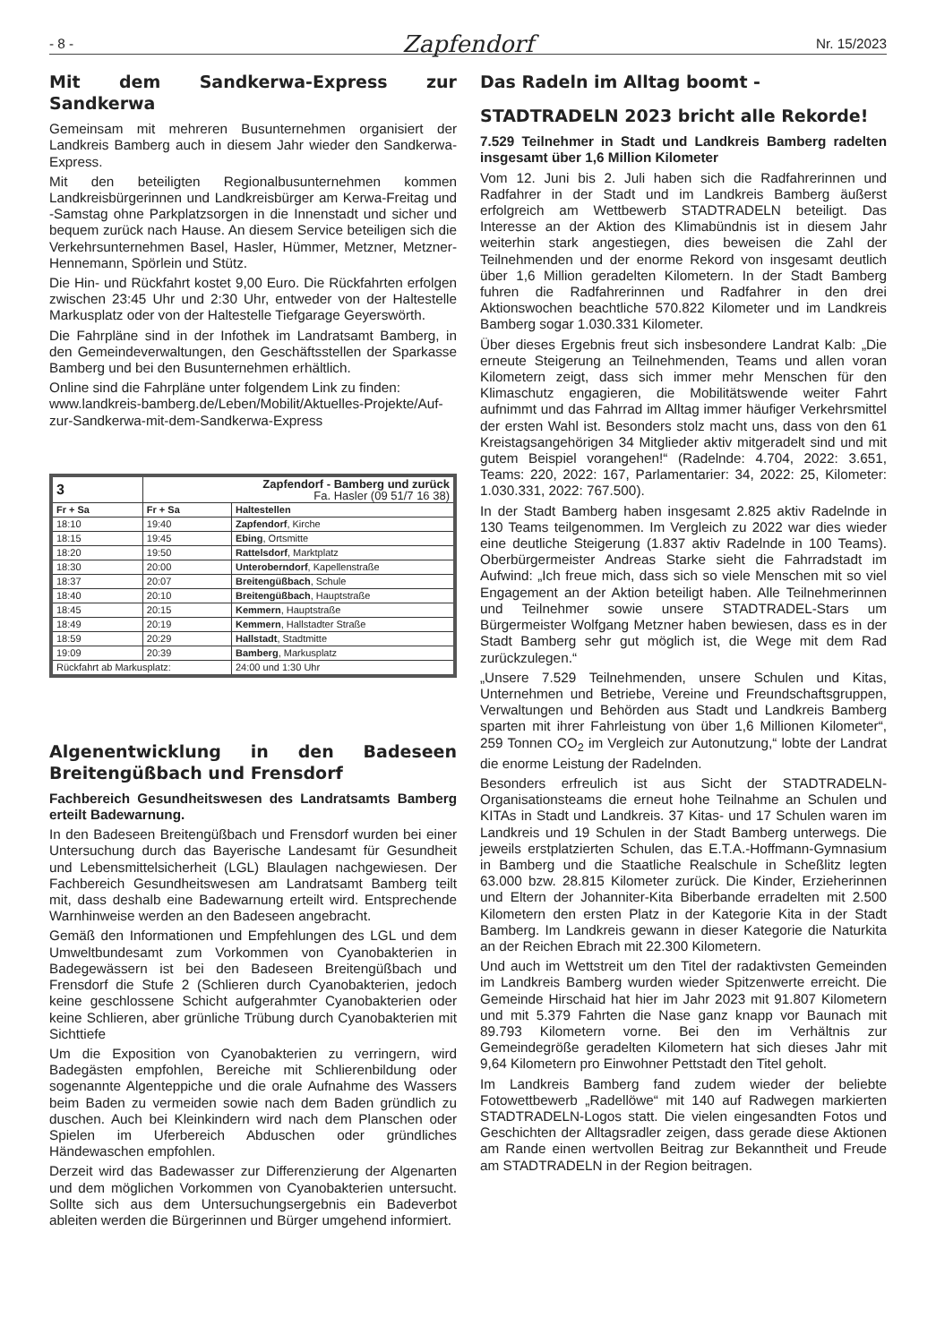- 8 -
Zapfendorf
Nr. 15/2023
Mit dem Sandkerwa-Express zur Sandkerwa
Gemeinsam mit mehreren Busunternehmen organisiert der Landkreis Bamberg auch in diesem Jahr wieder den Sandkerwa-Express.
Mit den beteiligten Regionalbusunternehmen kommen Landkreisbürgerinnen und Landkreisbürger am Kerwa-Freitag und -Samstag ohne Parkplatzsorgen in die Innenstadt und sicher und bequem zurück nach Hause. An diesem Service beteiligen sich die Verkehrsunternehmen Basel, Hasler, Hümmer, Metzner, Metzner-Hennemann, Spörlein und Stütz.
Die Hin- und Rückfahrt kostet 9,00 Euro. Die Rückfahrten erfolgen zwischen 23:45 Uhr und 2:30 Uhr, entweder von der Haltestelle Markusplatz oder von der Haltestelle Tiefgarage Geyerswörth.
Die Fahrpläne sind in der Infothek im Landratsamt Bamberg, in den Gemeindeverwaltungen, den Geschäftsstellen der Sparkasse Bamberg und bei den Busunternehmen erhältlich.
Online sind die Fahrpläne unter folgendem Link zu finden:
www.landkreis-bamberg.de/Leben/Mobilit/Aktuelles-Projekte/Auf-zur-Sandkerwa-mit-dem-Sandkerwa-Express
| 3 | Zapfendorf - Bamberg und zurück Fa. Hasler (09 51/7 16 38) | |
| --- | --- | --- |
| Fr + Sa | Fr + Sa | Haltestellen |
| 18:10 | 19:40 | Zapfendorf , Kirche |
| 18:15 | 19:45 | Ebing , Ortsmitte |
| 18:20 | 19:50 | Rattelsdorf , Marktplatz |
| 18:30 | 20:00 | Unteroberndorf , Kapellenstraße |
| 18:37 | 20:07 | Breitengüßbach , Schule |
| 18:40 | 20:10 | Breitengüßbach , Hauptstraße |
| 18:45 | 20:15 | Kemmern , Hauptstraße |
| 18:49 | 20:19 | Kemmern , Hallstadter Straße |
| 18:59 | 20:29 | Hallstadt , Stadtmitte |
| 19:09 | 20:39 | Bamberg , Markusplatz |
| Rückfahrt ab Markusplatz: | | 24:00 und 1:30 Uhr |
Algenentwicklung in den Badeseen Breitengüßbach und Frensdorf
Fachbereich Gesundheitswesen des Landratsamts Bamberg erteilt Badewarnung.
In den Badeseen Breitengüßbach und Frensdorf wurden bei einer Untersuchung durch das Bayerische Landesamt für Gesundheit und Lebensmittelsicherheit (LGL) Blaulagen nachgewiesen. Der Fachbereich Gesundheitswesen am Landratsamt Bamberg teilt mit, dass deshalb eine Badewarnung erteilt wird. Entsprechende Warnhinweise werden an den Badeseen angebracht.
Gemäß den Informationen und Empfehlungen des LGL und dem Umweltbundesamt zum Vorkommen von Cyanobakterien in Badegewässern ist bei den Badeseen Breitengüßbach und Frensdorf die Stufe 2 (Schlieren durch Cyanobakterien, jedoch keine geschlossene Schicht aufgerahmter Cyanobakterien oder keine Schlieren, aber grünliche Trübung durch Cyanobakterien mit Sichttiefe
Um die Exposition von Cyanobakterien zu verringern, wird Badegästen empfohlen, Bereiche mit Schlierenbildung oder sogenannte Algenteppiche und die orale Aufnahme des Wassers beim Baden zu vermeiden sowie nach dem Baden gründlich zu duschen. Auch bei Kleinkindern wird nach dem Planschen oder Spielen im Uferbereich Abduschen oder gründliches Händewaschen empfohlen.
Derzeit wird das Badewasser zur Differenzierung der Algenarten und dem möglichen Vorkommen von Cyanobakterien untersucht. Sollte sich aus dem Untersuchungsergebnis ein Badeverbot ableiten werden die Bürgerinnen und Bürger umgehend informiert.
Das Radeln im Alltag boomt -
STADTRADELN 2023 bricht alle Rekorde!
7.529 Teilnehmer in Stadt und Landkreis Bamberg radelten insgesamt über 1,6 Million Kilometer
Vom 12. Juni bis 2. Juli haben sich die Radfahrerinnen und Radfahrer in der Stadt und im Landkreis Bamberg äußerst erfolgreich am Wettbewerb STADTRADELN beteiligt. Das Interesse an der Aktion des Klimabündnis ist in diesem Jahr weiterhin stark angestiegen, dies beweisen die Zahl der Teilnehmenden und der enorme Rekord von insgesamt deutlich über 1,6 Million geradelten Kilometern. In der Stadt Bamberg fuhren die Radfahrerinnen und Radfahrer in den drei Aktionswochen beachtliche 570.822 Kilometer und im Landkreis Bamberg sogar 1.030.331 Kilometer.
Über dieses Ergebnis freut sich insbesondere Landrat Kalb: „Die erneute Steigerung an Teilnehmenden, Teams und allen voran Kilometern zeigt, dass sich immer mehr Menschen für den Klimaschutz engagieren, die Mobilitätswende weiter Fahrt aufnimmt und das Fahrrad im Alltag immer häufiger Verkehrsmittel der ersten Wahl ist. Besonders stolz macht uns, dass von den 61 Kreistagsangehörigen 34 Mitglieder aktiv mitgeradelt sind und mit gutem Beispiel vorangehen!“ (Radelnde: 4.704, 2022: 3.651, Teams: 220, 2022: 167, Parlamentarier: 34, 2022: 25, Kilometer: 1.030.331, 2022: 767.500).
In der Stadt Bamberg haben insgesamt 2.825 aktiv Radelnde in 130 Teams teilgenommen. Im Vergleich zu 2022 war dies wieder eine deutliche Steigerung (1.837 aktiv Radelnde in 100 Teams). Oberbürgermeister Andreas Starke sieht die Fahrradstadt im Aufwind: „Ich freue mich, dass sich so viele Menschen mit so viel Engagement an der Aktion beteiligt haben. Alle Teilnehmerinnen und Teilnehmer sowie unsere STADTRADEL-Stars um Bürgermeister Wolfgang Metzner haben bewiesen, dass es in der Stadt Bamberg sehr gut möglich ist, die Wege mit dem Rad zurückzulegen.“
„Unsere 7.529 Teilnehmenden, unsere Schulen und Kitas, Unternehmen und Betriebe, Vereine und Freundschaftsgruppen, Verwaltungen und Behörden aus Stadt und Landkreis Bamberg sparten mit ihrer Fahrleistung von über 1,6 Millionen Kilometer“, 259 Tonnen CO<sub>2</sub> im Vergleich zur Autonutzung,“ lobte der Landrat die enorme Leistung der Radelnden.
Besonders erfreulich ist aus Sicht der STADTRADELN-Organisationsteams die erneut hohe Teilnahme an Schulen und KITAs in Stadt und Landkreis. 37 Kitas- und 17 Schulen waren im Landkreis und 19 Schulen in der Stadt Bamberg unterwegs. Die jeweils erstplatzierten Schulen, das E.T.A.-Hoffmann-Gymnasium in Bamberg und die Staatliche Realschule in Scheßlitz legten 63.000 bzw. 28.815 Kilometer zurück. Die Kinder, Erzieherinnen und Eltern der Johanniter-Kita Biberbande erradelten mit 2.500 Kilometern den ersten Platz in der Kategorie Kita in der Stadt Bamberg. Im Landkreis gewann in dieser Kategorie die Naturkita an der Reichen Ebrach mit 22.300 Kilometern.
Und auch im Wettstreit um den Titel der radaktivsten Gemeinden im Landkreis Bamberg wurden wieder Spitzenwerte erreicht. Die Gemeinde Hirschaid hat hier im Jahr 2023 mit 91.807 Kilometern und mit 5.379 Fahrten die Nase ganz knapp vor Baunach mit 89.793 Kilometern vorne. Bei den im Verhältnis zur Gemeindegröße geradelten Kilometern hat sich dieses Jahr mit 9,64 Kilometern pro Einwohner Pettstadt den Titel geholt.
Im Landkreis Bamberg fand zudem wieder der beliebte Fotowettbewerb „Radellöwe“ mit 140 auf Radwegen markierten STADTRADELN-Logos statt. Die vielen eingesandten Fotos und Geschichten der Alltagsradler zeigen, dass gerade diese Aktionen am Rande einen wertvollen Beitrag zur Bekanntheit und Freude am STADTRADELN in der Region beitragen.